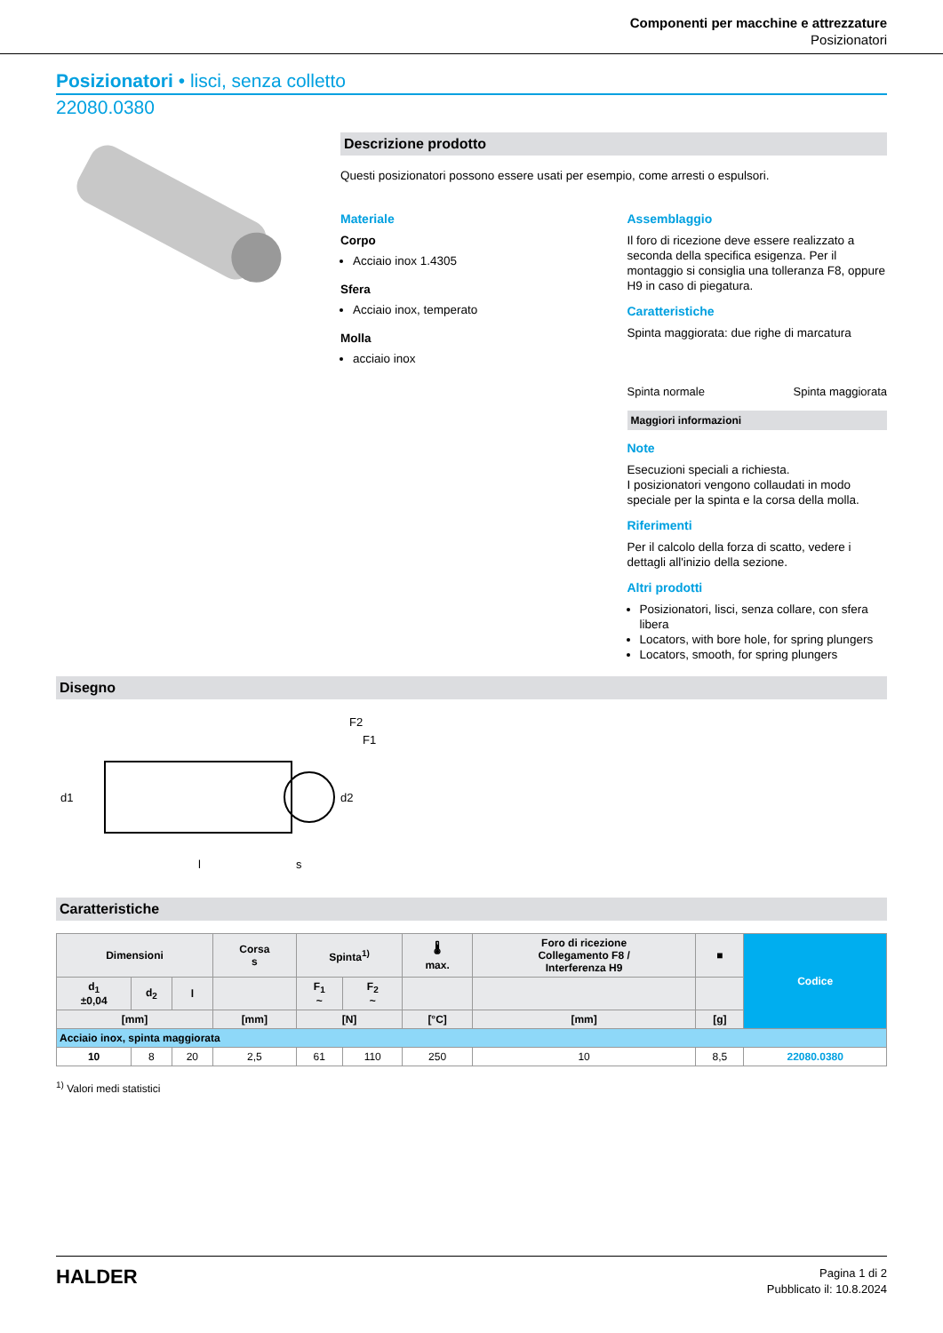Componenti per macchine e attrezzature
Posizionatori
Posizionatori • lisci, senza colletto
22080.0380
Descrizione prodotto
Questi posizionatori possono essere usati per esempio, come arresti o espulsori.
Materiale
Corpo
Acciaio inox 1.4305
Sfera
Acciaio inox, temperato
Molla
acciaio inox
Assemblaggio
Il foro di ricezione deve essere realizzato a seconda della specifica esigenza. Per il montaggio si consiglia una tolleranza F8, oppure H9 in caso di piegatura.
Caratteristiche
Spinta maggiorata: due righe di marcatura
Spinta normale Spinta maggiorata
Maggiori informazioni
Note
Esecuzioni speciali a richiesta.
I posizionatori vengono collaudati in modo speciale per la spinta e la corsa della molla.
Riferimenti
Per il calcolo della forza di scatto, vedere i dettagli all'inizio della sezione.
Altri prodotti
Posizionatori, lisci, senza collare, con sfera libera
Locators, with bore hole, for spring plungers
Locators, smooth, for spring plungers
Disegno
d1
l
s
F2
F1
d2
Caratteristiche
| Dimensioni | | | Corsa s | Spinta<sup>1)</sup> | | 🌡 max. | Foro di ricezione Collegamento F8 / Interferenza H9 | ■ | Codice |
| --- | --- | --- | --- | --- | --- | --- | --- | --- | --- |
| d<sub>1</sub> ±0,04 | d<sub>2</sub> | l | | F<sub>1</sub> ~ | F<sub>2</sub> ~ | | | | |
| [mm] | | | [mm] | [N] | | [°C] | [mm] | [g] | |
| Acciaio inox, spinta maggiorata | | | | | | | | | |
| 10 | 8 | 20 | 2,5 | 61 | 110 | 250 | 10 | 8,5 | 22080.0380 |
<sup>1)</sup> Valori medi statistici
HALDER
Pagina 1 di 2
Pubblicato il: 10.8.2024